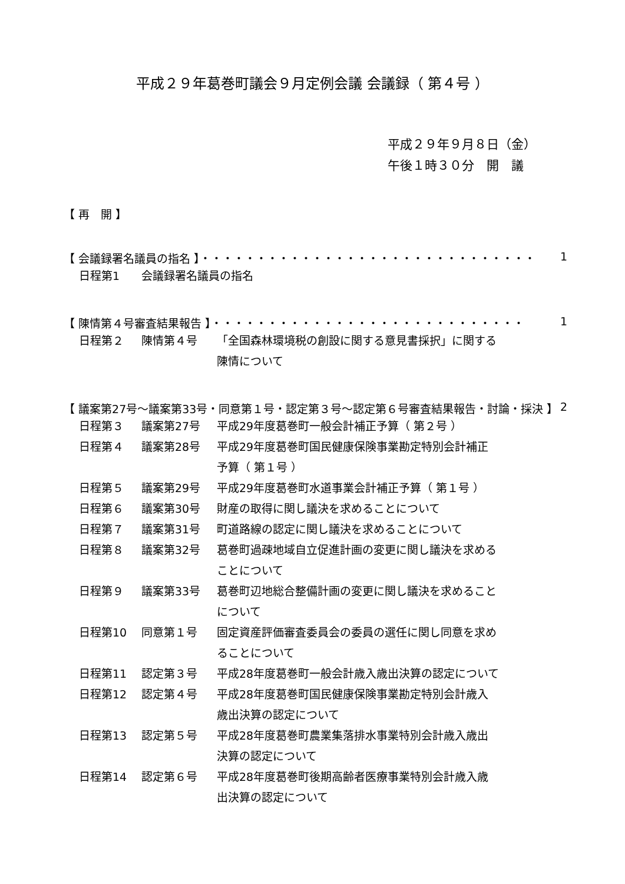平成２９年葛巻町議会９月定例会議 会議録（ 第４号 ）
平成２９年９月８日（金）
午後１時３０分　開　議
【 再　開 】
【 会議録署名議員の指名 】・・・・・・・・・・・・・・・・・・・・・・・・・・・・・・ 1
日程第1 会議録署名議員の指名
【 陳情第４号審査結果報告 】・・・・・・・・・・・・・・・・・・・・・・・・・・・・ 1
日程第２ 陳情第４号 「全国森林環境税の創設に関する意見書採択」に関する陳情について
【 議案第27号～議案第33号・同意第１号・認定第３号～認定第６号審査結果報告・討論・採決 】 2
日程第３ 議案第27号 平成29年度葛巻町一般会計補正予算（ 第２号 ）
日程第４ 議案第28号 平成29年度葛巻町国民健康保険事業勘定特別会計補正予算（ 第１号 ）
日程第５ 議案第29号 平成29年度葛巻町水道事業会計補正予算（ 第１号 ）
日程第６ 議案第30号 財産の取得に関し議決を求めることについて
日程第７ 議案第31号 町道路線の認定に関し議決を求めることについて
日程第８ 議案第32号 葛巻町過疎地域自立促進計画の変更に関し議決を求めることについて
日程第９ 議案第33号 葛巻町辺地総合整備計画の変更に関し議決を求めることについて
日程第10 同意第１号 固定資産評価審査委員会の委員の選任に関し同意を求めることについて
日程第11 認定第３号 平成28年度葛巻町一般会計歳入歳出決算の認定について
日程第12 認定第４号 平成28年度葛巻町国民健康保険事業勘定特別会計歳入歳出決算の認定について
日程第13 認定第５号 平成28年度葛巻町農業集落排水事業特別会計歳入歳出決算の認定について
日程第14 認定第６号 平成28年度葛巻町後期高齢者医療事業特別会計歳入歳出決算の認定について